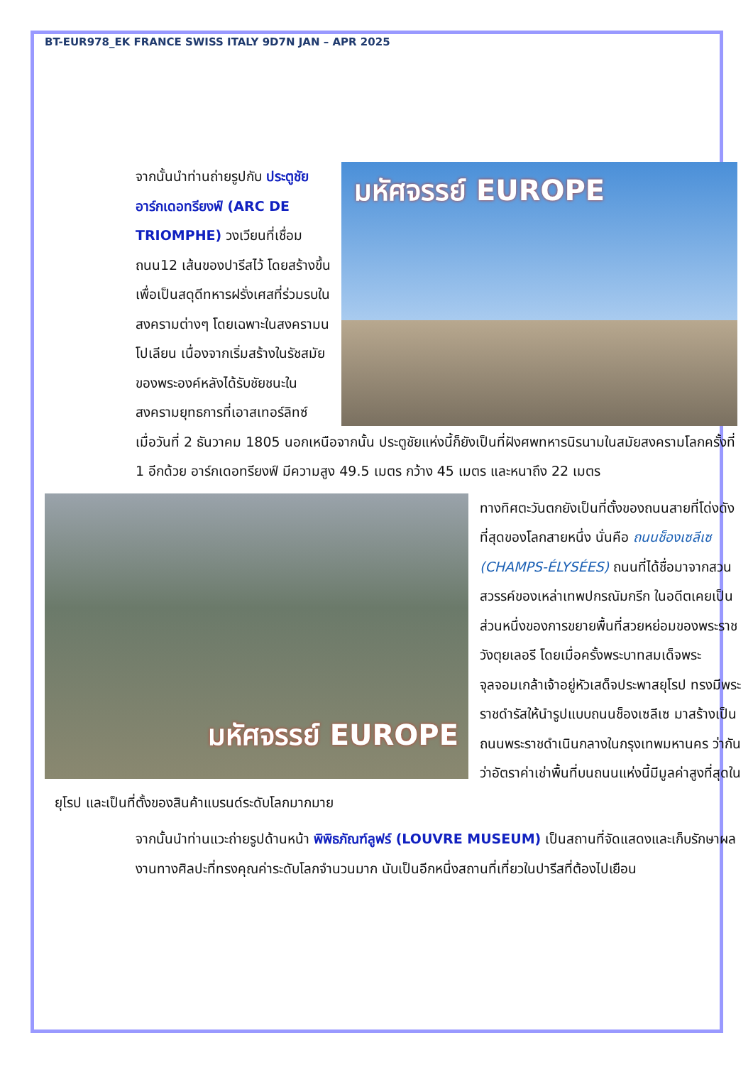BT-EUR978_EK FRANCE SWISS ITALY 9D7N JAN – APR 2025
มหัศจรรย์ EUROPE
จากนั้นนำท่านถ่ายรูปกับ ประตูชัยอาร์กเดอทรียงฟ์ (ARC DE TRIOMPHE) วงเวียนที่เชื่อมถนน12 เส้นของปารีสไว้ โดยสร้างขึ้นเพื่อเป็นสดุดีทหารฝรั่งเศสที่ร่วมรบในสงครามต่างๆ โดยเฉพาะในสงครามนโปเลียน เนื่องจากเริ่มสร้างในรัชสมัยของพระองค์หลังได้รับชัยชนะในสงครามยุทธการที่เอาสเทอร์ลิทซ์ เมื่อวันที่ 2 ธันวาคม 1805 นอกเหนือจากนั้น ประตูชัยแห่งนี้ก็ยังเป็นที่ฝังศพทหารนิรนามในสมัยสงครามโลกครั้งที่ 1 อีกด้วย อาร์กเดอทรียงฟ์ มีความสูง 49.5 เมตร กว้าง 45 เมตร และหนาถึง 22 เมตร
มหัศจรรย์ EUROPE
ทางทิศตะวันตกยังเป็นที่ตั้งของถนนสายที่โด่งดังที่สุดของโลกสายหนึ่ง นั่นคือ ถนนช็องเซลีเซ (CHAMPS-ÉLYSÉES) ถนนที่ได้ชื่อมาจากสวนสวรรค์ของเหล่าเทพปกรณัมกรีก ในอดีตเคยเป็นส่วนหนึ่งของการขยายพื้นที่สวยหย่อมของพระราชวังตุยเลอรี โดยเมื่อครั้งพระบาทสมเด็จพระจุลจอมเกล้าเจ้าอยู่หัวเสด็จประพาสยุโรป ทรงมีพระราชดำรัสให้นำรูปแบบถนนช็องเซลีเซ มาสร้างเป็นถนนพระราชดำเนินกลางในกรุงเทพมหานคร ว่ากันว่าอัตราค่าเช่าพื้นที่บนถนนแห่งนี้มีมูลค่าสูงที่สุดในยุโรป และเป็นที่ตั้งของสินค้าแบรนด์ระดับโลกมากมาย
จากนั้นนำท่านแวะถ่ายรูปด้านหน้า พิพิธภัณฑ์ลูฟร์ (LOUVRE MUSEUM) เป็นสถานที่จัดแสดงและเก็บรักษาผลงานทางศิลปะที่ทรงคุณค่าระดับโลกจำนวนมาก นับเป็นอีกหนึ่งสถานที่เที่ยวในปารีสที่ต้องไปเยือน